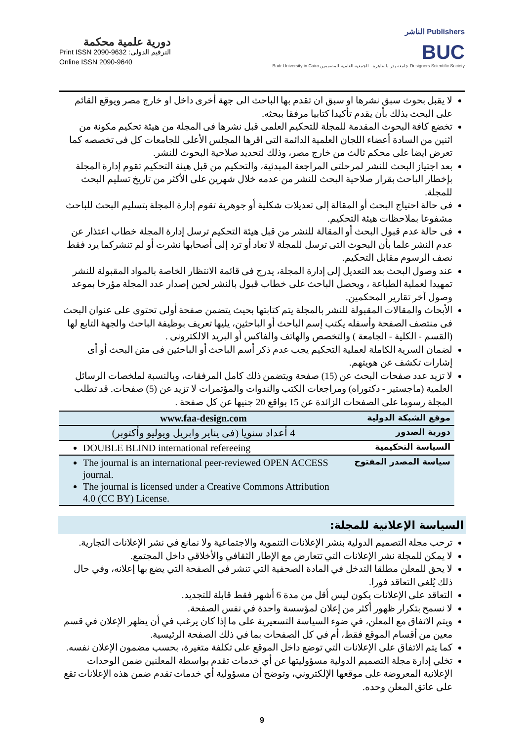دورية علمية محكمة
Print ISSN 2090-9632 :الترقيم الدولى
Online ISSN 2090-9640
الناشر Publishers
BUC
Badr University in Cairo جامعة بدر بالقاهرة · الجمعية العلمية للمصممين Designers Scientific Society
لا يقبل بحوث سبق نشرها او سبق ان تقدم بها الباحث الى جهة أخرى داخل او خارج مصر ويوقع القائم على البحث بذلك بأن يقدم تأكيدا كتابيا مرفقا ببحثه.
تخضع كافة البحوث المقدمة للمجلة للتحكيم العلمى قبل نشرها فى المجلة من هيئة تحكيم مكونة من اثنين من السادة أعضاء اللجان العلمية الدائمة التى اقرها المجلس الأعلى للجامعات كل فى تخصصه كما تعرض ايضا على محكم ثالث من خارج مصر، وذلك لتحديد صلاحية البحوث للنشر.
بعد اجتياز البحث للنشر لمرحلتى المراجعة المبدئية، والتحكيم من قبل هيئة التحكيم تقوم إدارة المجلة بإخطار الباحث بقرار صلاحية البحث للنشر من عدمه خلال شهرين على الأكثر من تاريخ تسليم البحث للمجلة.
فى حالة احتياج البحث أو المقالة إلى تعديلات شكلية أو جوهرية تقوم إدارة المجلة بتسليم البحث للباحث مشفوعا بملاحظات هيئة التحكيم.
فى حالة عدم قبول البحث أو المقالة للنشر من قبل هيئة التحكيم ترسل إدارة المجلة خطاب اعتذار عن عدم النشر علما بأن البحوث التى ترسل للمجلة لا تعاد أو ترد إلى أصحابها نشرت أو لم تنشركما يرد فقط نصف الرسوم مقابل التحكيم.
عند وصول البحث بعد التعديل إلى إدارة المجلة، يدرج فى قائمة الانتظار الخاصة بالمواد المقبولة للنشر تمهيدا لعملية الطباعة ، ويحصل الباحث على خطاب قبول بالنشر لحين إصدار عدد المجلة مؤرخا بموعد وصول آخر تقارير المحكمين.
الأبحاث والمقالات المقبولة للنشر بالمجلة يتم كتابتها بحيث يتضمن صفحة أولى تحتوى على عنوان البحث فى منتصف الصفحة وأسفله يكتب إسم الباحث أو الباحثين، يليها تعريف بوظيفة الباحث والجهة التابع لها (القسم - الكلية - الجامعة ) والتخصص والهاتف والفاكس أو البريد الالكترونى .
لضمان السرية الكاملة لعملية التحكيم يجب عدم ذكر أسم الباحث أو الباحثين فى متن البحث أو أى إشارات تكشف عن هويتهم.
لا تزيد عدد صفحات البحث عن (15) صفحة ويتضمن ذلك كامل المرفقات، وبالنسبة لملخصات الرسائل العلمية (ماجستير - دكتوراه) ومراجعات الكتب والندوات والمؤتمرات لا تزيد عن (5) صفحات. قد تطلب المجلة رسوما على الصفحات الزائدة عن 15 بواقع 20 جنيها عن كل صفحة .
| www.faa-design.com | موقع الشبكة الدولية |
| 4 أعداد سنويا (فى يناير وابريل ويوليو وأكتوبر) | دورية الصدور |
| DOUBLE BLIND international refereeing | السياسة التحكيمية |
| The journal is an international peer-reviewed OPEN ACCESS journal. The journal is licensed under a Creative Commons Attribution 4.0 (CC BY) License. | سياسة المصدر المفتوح |
السياسة الإعلانية للمجلة:
ترحب مجلة التصميم الدولية بنشر الإعلانات التنموية والاجتماعية ولا نمانع في نشر الإعلانات التجارية.
لا يمكن للمجلة نشر الإعلانات التي تتعارض مع الإطار الثقافي والأخلاقي داخل المجتمع.
لا يحق للمعلن مطلقا التدخل في المادة الصحفية التي تنشر في الصفحة التي يضع بها إعلانه، وفي حال ذلك يُلغى التعاقد فورا.
التعاقد على الإعلانات يكون ليس أقل من مدة 6 أشهر فقط قابلة للتجديد.
لا نسمح بتكرار ظهور أكثر من إعلان لمؤسسة واحدة في نفس الصفحة.
ويتم الاتفاق مع المعلن، في ضوء السياسة التسعيرية على ما إذا كان يرغب في أن يظهر الإعلان في قسم معين من أقسام الموقع فقط، أم في كل الصفحات بما في ذلك الصفحة الرئيسية.
كما يتم الاتفاق على الإعلانات التي توضع داخل الموقع على تكلفة متغيرة، بحسب مضمون الإعلان نفسه.
تخلي إدارة مجلة التصميم الدولية مسؤوليتها عن أي خدمات تقدم بواسطة المعلنين ضمن الوحدات الإعلانية المعروضة على موقعها الإلكتروني، وتوضح أن مسؤولية أي خدمات تقدم ضمن هذه الإعلانات تقع على عاتق المعلن وحده.
9